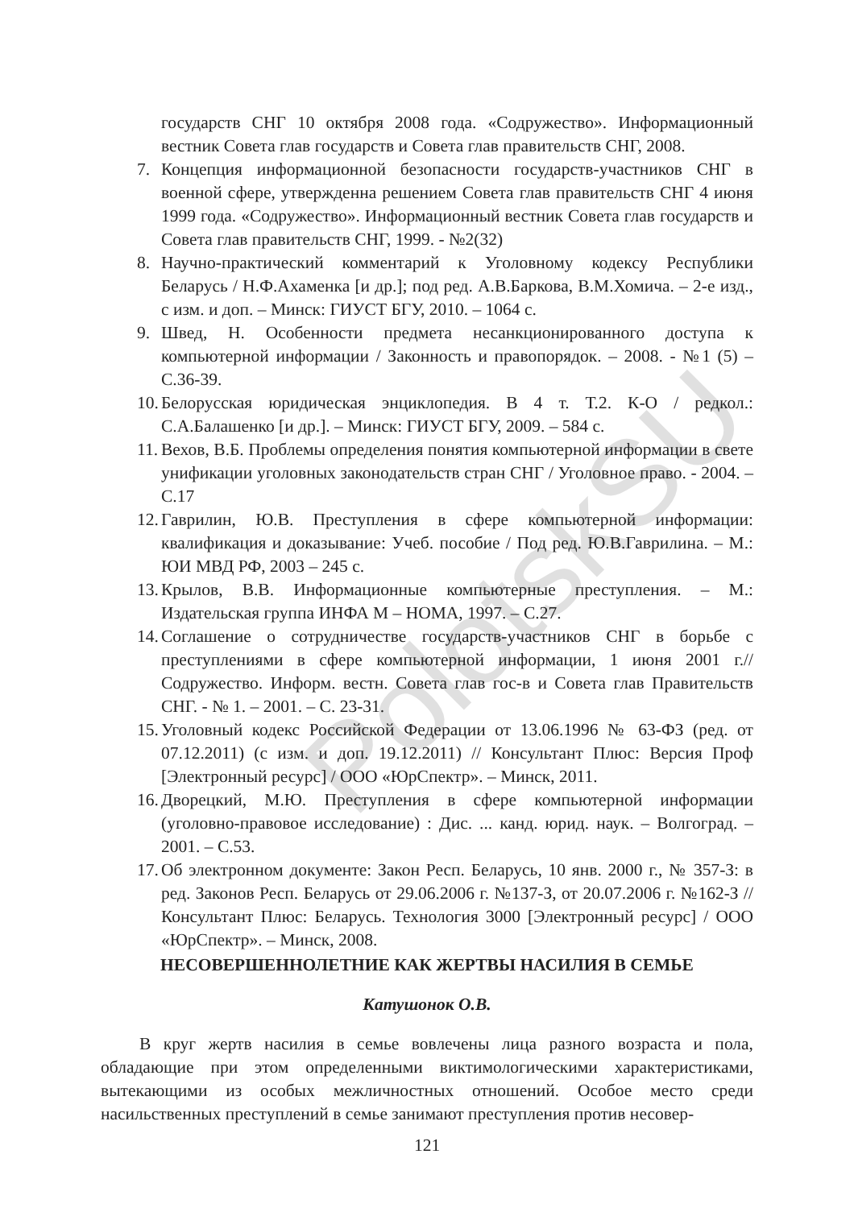PolotskSU
государств СНГ 10 октября 2008 года. «Содружество». Информационный вестник Совета глав государств и Совета глав правительств СНГ, 2008.
7. Концепция информационной безопасности государств-участников СНГ в военной сфере, утвержденна решением Совета глав правительств СНГ 4 июня 1999 года. «Содружество». Информационный вестник Совета глав государств и Совета глав правительств СНГ, 1999. - №2(32)
8. Научно-практический комментарий к Уголовному кодексу Республики Беларусь / Н.Ф.Ахаменка [и др.]; под ред. А.В.Баркова, В.М.Хомича. – 2-е изд., с изм. и доп. – Минск: ГИУСТ БГУ, 2010. – 1064 с.
9. Швед, Н. Особенности предмета несанкционированного доступа к компьютерной информации / Законность и правопорядок. – 2008. - №1 (5) – С.36-39.
10. Белорусская юридическая энциклопедия. В 4 т. Т.2. К-О / редкол.: С.А.Балашенко [и др.]. – Минск: ГИУСТ БГУ, 2009. – 584 с.
11. Вехов, В.Б. Проблемы определения понятия компьютерной информации в свете унификации уголовных законодательств стран СНГ / Уголовное право. - 2004. – С.17
12. Гаврилин, Ю.В. Преступления в сфере компьютерной информации: квалификация и доказывание: Учеб. пособие / Под ред. Ю.В.Гаврилина. – М.: ЮИ МВД РФ, 2003 – 245 с.
13. Крылов, В.В. Информационные компьютерные преступления. – М.: Издательская группа ИНФА М – НОМА, 1997. – С.27.
14. Соглашение о сотрудничестве государств-участников СНГ в борьбе с преступлениями в сфере компьютерной информации, 1 июня 2001 г.// Содружество. Информ. вестн. Совета глав гос-в и Совета глав Правительств СНГ. - № 1. – 2001. – С. 23-31.
15. Уголовный кодекс Российской Федерации от 13.06.1996 № 63-ФЗ (ред. от 07.12.2011) (с изм. и доп. 19.12.2011) // Консультант Плюс: Версия Проф [Электронный ресурс] / ООО «ЮрСпектр». – Минск, 2011.
16. Дворецкий, М.Ю. Преступления в сфере компьютерной информации (уголовно-правовое исследование) : Дис. ... канд. юрид. наук. – Волгоград. – 2001. – С.53.
17. Об электронном документе: Закон Респ. Беларусь, 10 янв. 2000 г., № 357-З: в ред. Законов Респ. Беларусь от 29.06.2006 г. №137-З, от 20.07.2006 г. №162-З // Консультант Плюс: Беларусь. Технология 3000 [Электронный ресурс] / ООО «ЮрСпектр». – Минск, 2008.
НЕСОВЕРШЕННОЛЕТНИЕ КАК ЖЕРТВЫ НАСИЛИЯ В СЕМЬЕ
Катушонок О.В.
В круг жертв насилия в семье вовлечены лица разного возраста и пола, обладающие при этом определенными виктимологическими характеристиками, вытекающими из особых межличностных отношений. Особое место среди насильственных преступлений в семье занимают преступления против несовер-
121